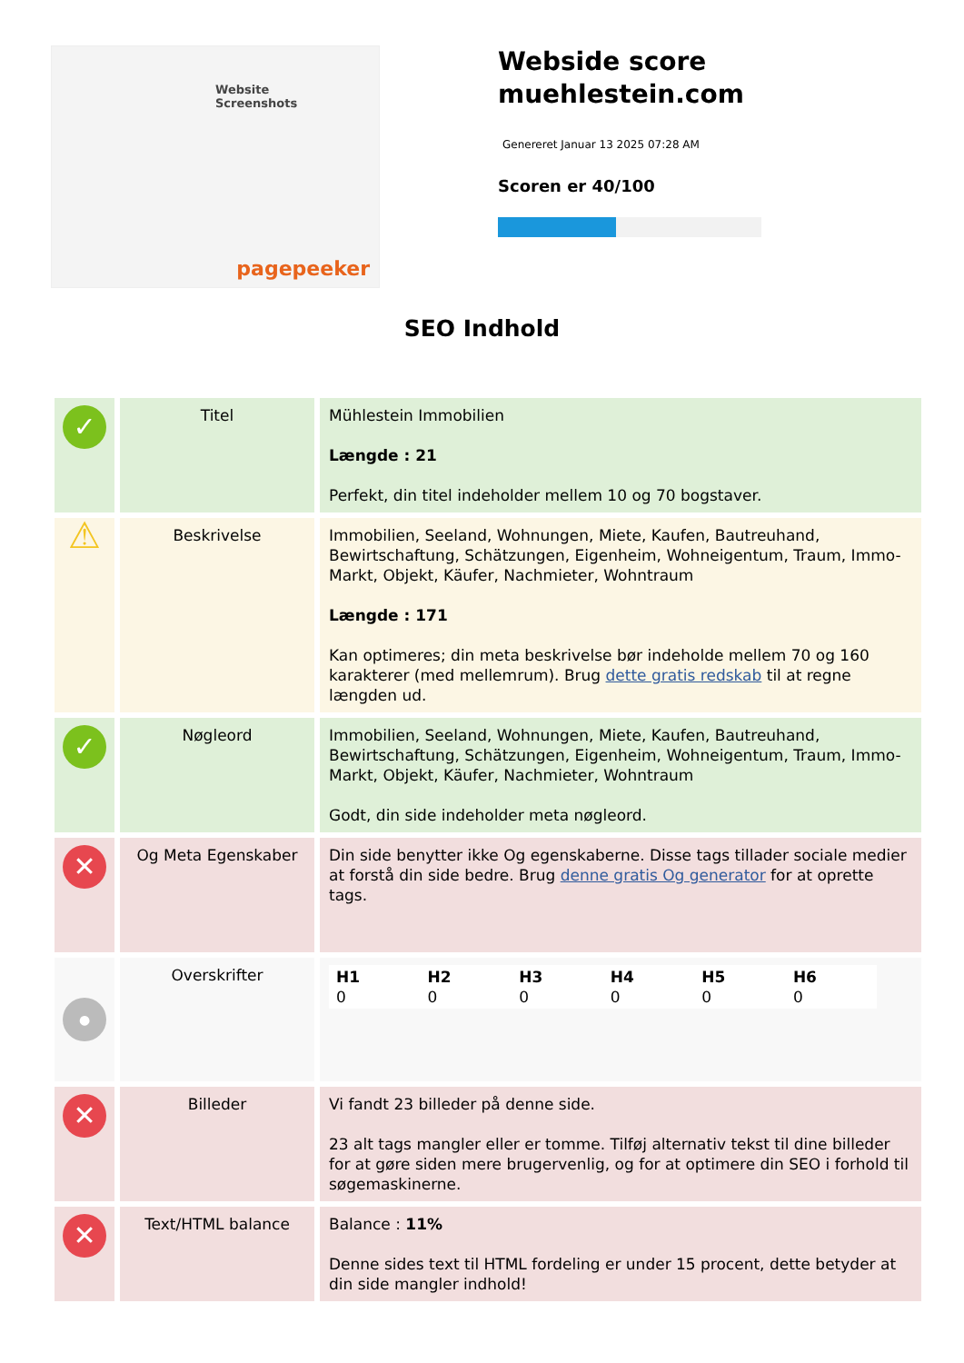Website Screenshots
pagepeeker
Webside score
muehlestein.com
Genereret Januar 13 2025 07:28 AM
Scoren er 40/100
SEO Indhold
| ✓ | Titel | Mühlestein Immobilien Længde : 21 Perfekt, din titel indeholder mellem 10 og 70 bogstaver. |
| ⚠ | Beskrivelse | Immobilien, Seeland, Wohnungen, Miete, Kaufen, Bautreuhand, Bewirtschaftung, Schätzungen, Eigenheim, Wohneigentum, Traum, Immo-Markt, Objekt, Käufer, Nachmieter, Wohntraum Længde : 171 Kan optimeres; din meta beskrivelse bør indeholde mellem 70 og 160 karakterer (med mellemrum). Brug dette gratis redskab til at regne længden ud. |
| ✓ | Nøgleord | Immobilien, Seeland, Wohnungen, Miete, Kaufen, Bautreuhand, Bewirtschaftung, Schätzungen, Eigenheim, Wohneigentum, Traum, Immo-Markt, Objekt, Käufer, Nachmieter, Wohntraum Godt, din side indeholder meta nøgleord. |
| ✕ | Og Meta Egenskaber | Din side benytter ikke Og egenskaberne. Disse tags tillader sociale medier at forstå din side bedre. Brug denne gratis Og generator for at oprette tags. |
| ● | Overskrifter | / H1 0 / H2 0 / H3 0 / H4 0 / H5 0 / H6 0 / |
| ✕ | Billeder | Vi fandt 23 billeder på denne side. 23 alt tags mangler eller er tomme. Tilføj alternativ tekst til dine billeder for at gøre siden mere brugervenlig, og for at optimere din SEO i forhold til søgemaskinerne. |
| ✕ | Text/HTML balance | Balance : 11% Denne sides text til HTML fordeling er under 15 procent, dette betyder at din side mangler indhold! |